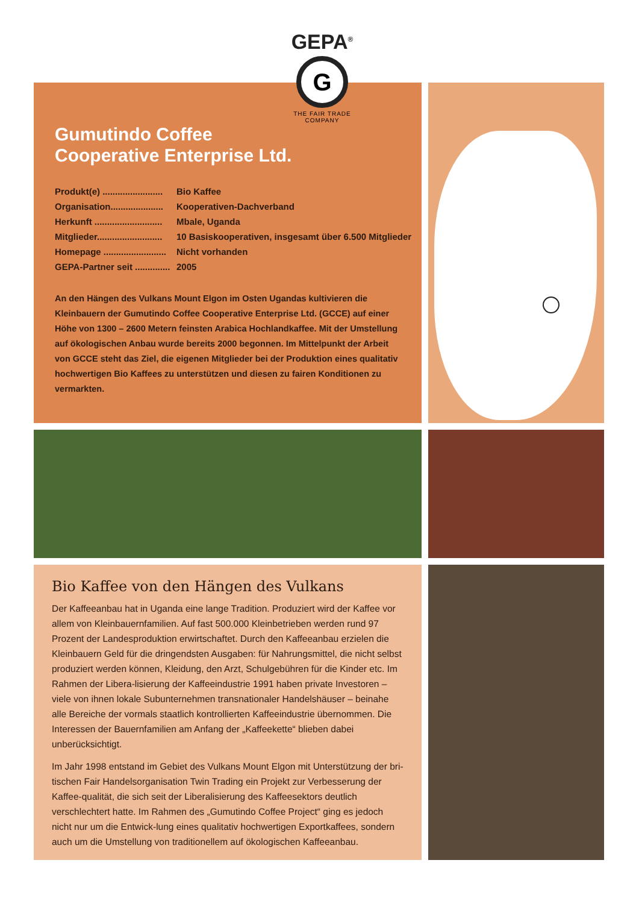Gumutindo Coffee
Cooperative Enterprise Ltd.
Produkt(e) ........................ Bio Kaffee
Organisation..................... Kooperativen-Dachverband
Herkunft ........................... Mbale, Uganda
Mitglieder.......................... 10 Basiskooperativen, insgesamt über 6.500 Mitglieder
Homepage ......................... Nicht vorhanden
GEPA-Partner seit .............. 2005
An den Hängen des Vulkans Mount Elgon im Osten Ugandas kultivieren die Kleinbauern der Gumutindo Coffee Cooperative Enterprise Ltd. (GCCE) auf einer Höhe von 1300 – 2600 Metern feinsten Arabica Hochlandkaffee. Mit der Umstellung auf ökologischen Anbau wurde bereits 2000 begonnen. Im Mittelpunkt der Arbeit von GCCE steht das Ziel, die eigenen Mitglieder bei der Produktion eines qualitativ hochwertigen Bio Kaffees zu unterstützen und diesen zu fairen Konditionen zu vermarkten.
GEPA<sup>®</sup>
G
THE FAIR TRADE COMPANY
Bio Kaffee von den Hängen des Vulkans
Der Kaffeeanbau hat in Uganda eine lange Tradition. Produziert wird der Kaffee vor allem von Kleinbauernfamilien. Auf fast 500.000 Kleinbetrieben werden rund 97 Prozent der Landesproduktion erwirtschaftet. Durch den Kaffeeanbau erzielen die Kleinbauern Geld für die dringendsten Ausgaben: für Nahrungsmittel, die nicht selbst produziert werden können, Kleidung, den Arzt, Schulgebühren für die Kinder etc. Im Rahmen der Libera-lisierung der Kaffeeindustrie 1991 haben private Investoren – viele von ihnen lokale Subunternehmen transnationaler Handelshäuser – beinahe alle Bereiche der vormals staatlich kontrollierten Kaffeeindustrie übernommen. Die Interessen der Bauernfamilien am Anfang der „Kaffeekette“ blieben dabei unberücksichtigt.
Im Jahr 1998 entstand im Gebiet des Vulkans Mount Elgon mit Unterstützung der bri-tischen Fair Handelsorganisation Twin Trading ein Projekt zur Verbesserung der Kaffee-qualität, die sich seit der Liberalisierung des Kaffeesektors deutlich verschlechtert hatte. Im Rahmen des „Gumutindo Coffee Project“ ging es jedoch nicht nur um die Entwick-lung eines qualitativ hochwertigen Exportkaffees, sondern auch um die Umstellung von traditionellem auf ökologischen Kaffeeanbau.